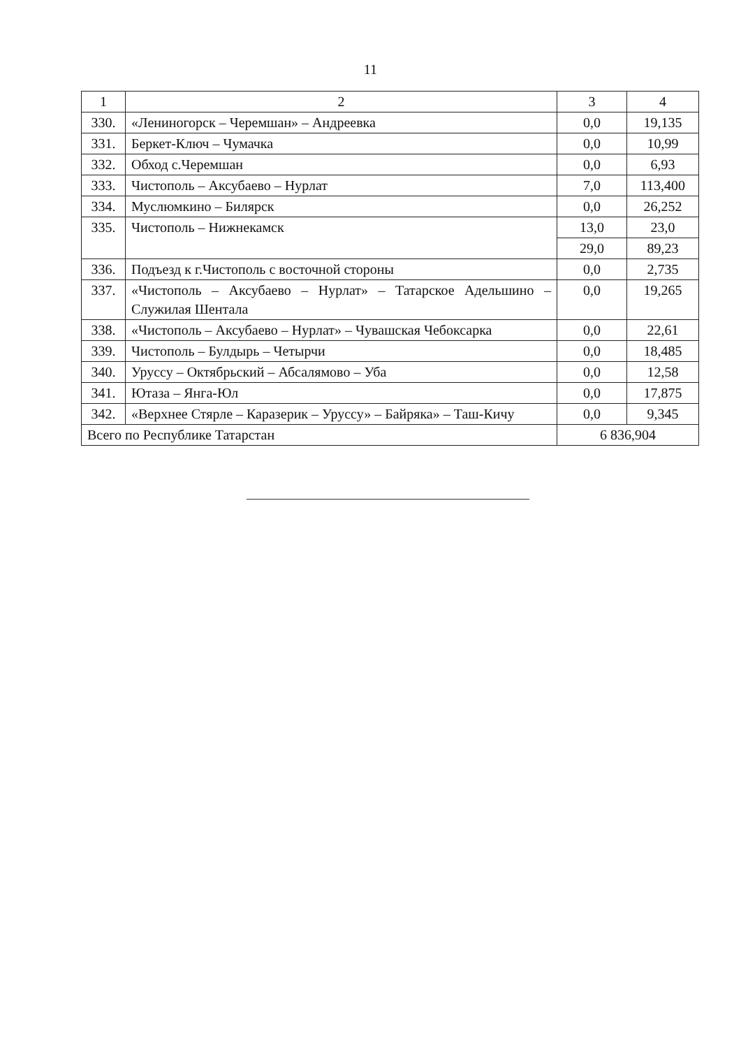11
| 1 | 2 | 3 | 4 |
| 330. | «Лениногорск – Черемшан» – Андреевка | 0,0 | 19,135 |
| 331. | Беркет-Ключ – Чумачка | 0,0 | 10,99 |
| 332. | Обход с.Черемшан | 0,0 | 6,93 |
| 333. | Чистополь – Аксубаево – Нурлат | 7,0 | 113,400 |
| 334. | Муслюмкино – Билярск | 0,0 | 26,252 |
| 335. | Чистополь – Нижнекамск | 13,0 | 23,0 |
| | | 29,0 | 89,23 |
| 336. | Подъезд к г.Чистополь с восточной стороны | 0,0 | 2,735 |
| 337. | «Чистополь – Аксубаево – Нурлат» – Татарское Адельшино – Служилая Шентала | 0,0 | 19,265 |
| 338. | «Чистополь – Аксубаево – Нурлат» – Чувашская Чебоксарка | 0,0 | 22,61 |
| 339. | Чистополь – Булдырь – Четырчи | 0,0 | 18,485 |
| 340. | Уруссу – Октябрьский – Абсалямово – Уба | 0,0 | 12,58 |
| 341. | Ютаза – Янга-Юл | 0,0 | 17,875 |
| 342. | «Верхнее Стярле – Каразерик – Уруссу» – Байряка» – Таш-Кичу | 0,0 | 9,345 |
| Всего по Республике Татарстан | | 6 836,904 | |